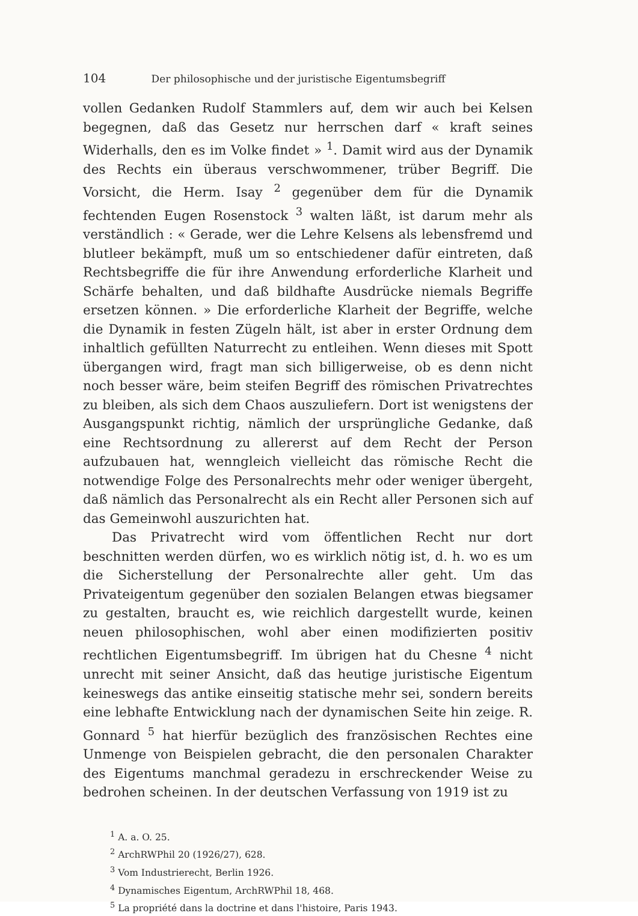104 Der philosophische und der juristische Eigentumsbegriff
vollen Gedanken Rudolf Stammlers auf, dem wir auch bei Kelsen begegnen, daß das Gesetz nur herrschen darf « kraft seines Widerhalls, den es im Volke findet » <sup>1</sup>. Damit wird aus der Dynamik des Rechts ein überaus verschwommener, trüber Begriff. Die Vorsicht, die Herm. Isay <sup>2</sup> gegenüber dem für die Dynamik fechtenden Eugen Rosenstock <sup>3</sup> walten läßt, ist darum mehr als verständlich : « Gerade, wer die Lehre Kelsens als lebensfremd und blutleer bekämpft, muß um so entschiedener dafür eintreten, daß Rechtsbegriffe die für ihre Anwendung erforderliche Klarheit und Schärfe behalten, und daß bildhafte Ausdrücke niemals Begriffe ersetzen können. » Die erforderliche Klarheit der Begriffe, welche die Dynamik in festen Zügeln hält, ist aber in erster Ordnung dem inhaltlich gefüllten Naturrecht zu entleihen. Wenn dieses mit Spott übergangen wird, fragt man sich billigerweise, ob es denn nicht noch besser wäre, beim steifen Begriff des römischen Privatrechtes zu bleiben, als sich dem Chaos auszuliefern. Dort ist wenigstens der Ausgangspunkt richtig, nämlich der ursprüngliche Gedanke, daß eine Rechtsordnung zu allererst auf dem Recht der Person aufzubauen hat, wenngleich vielleicht das römische Recht die notwendige Folge des Personalrechts mehr oder weniger übergeht, daß nämlich das Personalrecht als ein Recht aller Personen sich auf das Gemeinwohl auszurichten hat.
Das Privatrecht wird vom öffentlichen Recht nur dort beschnitten werden dürfen, wo es wirklich nötig ist, d. h. wo es um die Sicherstellung der Personalrechte aller geht. Um das Privateigentum gegenüber den sozialen Belangen etwas biegsamer zu gestalten, braucht es, wie reichlich dargestellt wurde, keinen neuen philosophischen, wohl aber einen modifizierten positiv rechtlichen Eigentumsbegriff. Im übrigen hat du Chesne <sup>4</sup> nicht unrecht mit seiner Ansicht, daß das heutige juristische Eigentum keineswegs das antike einseitig statische mehr sei, sondern bereits eine lebhafte Entwicklung nach der dynamischen Seite hin zeige. R. Gonnard <sup>5</sup> hat hierfür bezüglich des französischen Rechtes eine Unmenge von Beispielen gebracht, die den personalen Charakter des Eigentums manchmal geradezu in erschreckender Weise zu bedrohen scheinen. In der deutschen Verfassung von 1919 ist zu
<sup>1</sup> A. a. O. 25.
<sup>2</sup> ArchRWPhil 20 (1926/27), 628.
<sup>3</sup> Vom Industrierecht, Berlin 1926.
<sup>4</sup> Dynamisches Eigentum, ArchRWPhil 18, 468.
<sup>5</sup> La propriété dans la doctrine et dans l'histoire, Paris 1943.